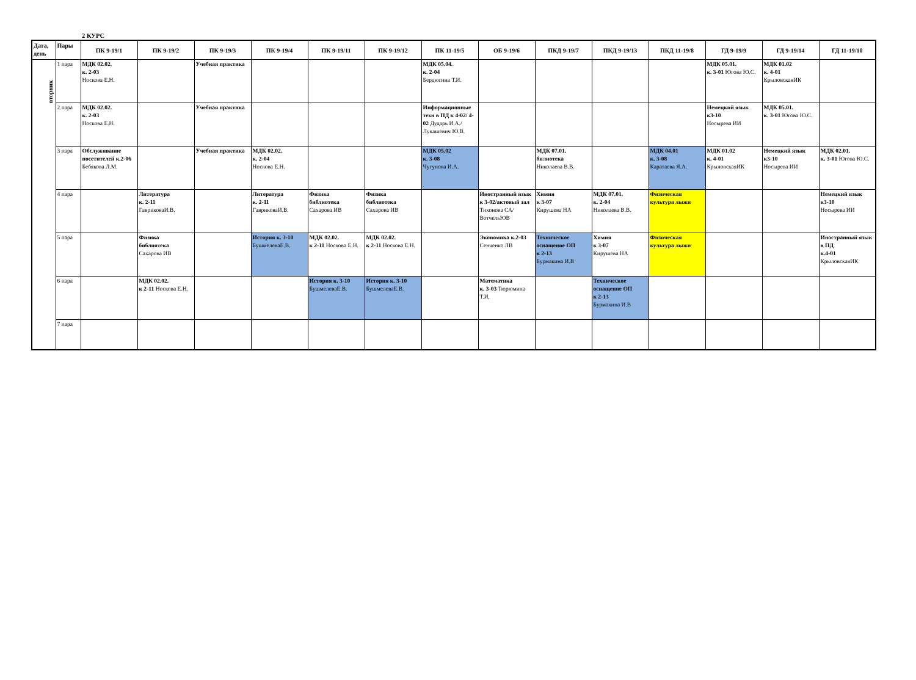2 КУРС
| Дата, день | Пары | ПК 9-19/1 | ПК 9-19/2 | ПК 9-19/3 | ПК 9-19/4 | ПК 9-19/11 | ПК 9-19/12 | ПК 11-19/5 | ОБ 9-19/6 | ПКД 9-19/7 | ПКД 9-19/13 | ПКД 11-19/8 | ГД 9-19/9 | ГД 9-19/14 | ГД 11-19/10 |
| --- | --- | --- | --- | --- | --- | --- | --- | --- | --- | --- | --- | --- | --- | --- | --- |
| вторник | 1 пара | МДК 02.02. к. 2-03 Носкова Е.Н. | | Учебная практика | | | | МДК 05.04. к. 2-04 Бердюгина Т.И. | | | | | МДК 05.01. к. 3-01 Югова Ю.С. | МДК 01.02 к. 4-01 КрыловскаяИК | |
| | 2 пара | МДК 02.02. к. 2-03 Носкова Е.Н. | | Учебная практика | | | | Информационные техн в ПД к 4-02/ 4-02 Дударь И.А./ Лукашевич Ю.В. | | | | | Немецкий язык к3-10 Носырева ИИ | МДК 05.01. к. 3-01 Югова Ю.С. | |
| | 3 пара | Обслуживание посетителей к.2-06 Бебякова Л.М. | | Учебная практика | МДК 02.02. к. 2-04 Носкова Е.Н. | | | МДК 05.02 к. 3-08 Чугунова И.А. | | МДК 07.01. билиотека Николаева В.В. | | МДК 04.01 к. 3-08 Каратаева Я.А. | МДК 01.02 к. 4-01 КрыловскаяИК | Немецкий язык к3-10 Носырева ИИ | МДК 02.01. к. 3-01 Югова Ю.С. |
| | 4 пара | | Литература к. 2-11 ГавриковаИ.В. | | Литература к. 2-11 ГавриковаИ.В. | Физика библиотека Сахарова ИВ | Физика библиотека Сахарова ИВ | | Иностранный язык к 3-02/актовый зал Тихонова СА/ ВотчельЮВ | Химия к 3-07 Кирушева НА | МДК 07.01. к. 2-04 Николаева В.В. | Физическая культура лыжи | | | Немецкий язык к3-10 Носырева ИИ |
| | 5 пара | | Физика библиотека Сахарова ИВ | | История к. 3-10 БушмелеваЕ.В. | МДК 02.02. к 2-11 Носкова Е.Н. | МДК 02.02. к 2-11 Носкова Е.Н. | | Экономика к.2-03 Сенченко ЛВ | Техническое оснащение ОП к 2-13 Бурмакина И.В | Химия к 3-07 Кирушева НА | Физическая культура лыжи | | | Иностранный язык в ПД к.4-01 КрыловскаяИК |
| | 6 пара | | МДК 02.02. к 2-11 Носкова Е.Н. | | | История к. 3-10 БушмелеваЕ.В. | История к. 3-10 БушмелеваЕ.В. | | Математика к. 3-03 Тюрюмина Т.И, | | Техническое оснащение ОП к 2-13 Бурмакина И.В | | | | |
| | 7 пара | | | | | | | | | | | | | | |